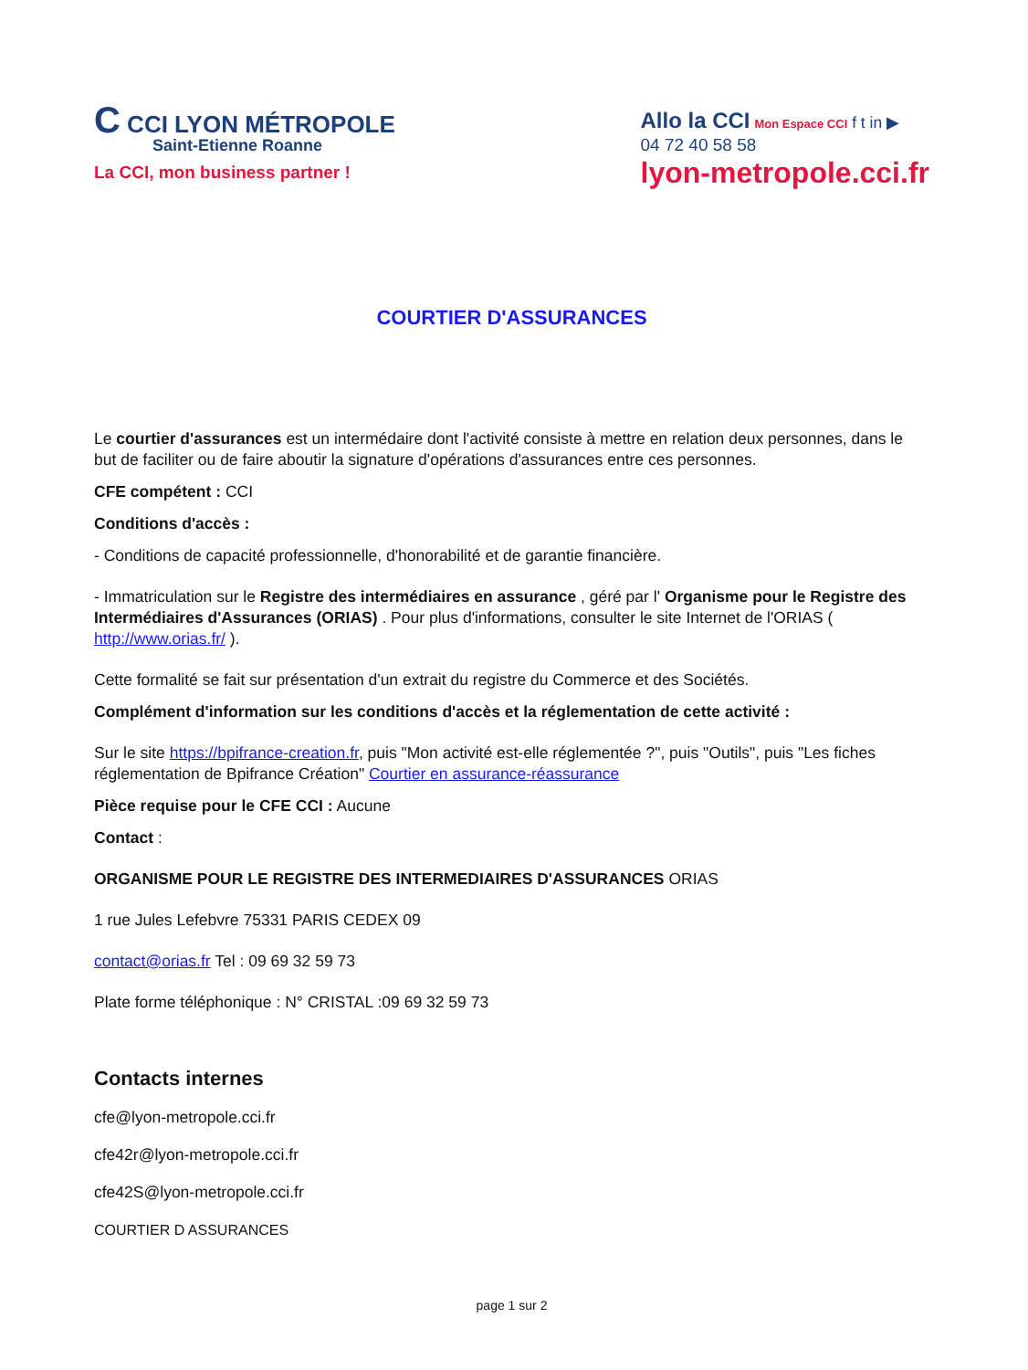C CCI LYON MÉTROPOLE
Saint-Etienne Roanne
La CCI, mon business partner !
Allo la CCI Mon Espace CCI f t in ▶
04 72 40 58 58
lyon-metropole.cci.fr
COURTIER D'ASSURANCES
Le courtier d'assurances est un intermédaire dont l'activité consiste à mettre en relation deux personnes, dans le but de faciliter ou de faire aboutir la signature d'opérations d'assurances entre ces personnes.
CFE compétent : CCI
Conditions d'accès :
- Conditions de capacité professionnelle, d'honorabilité et de garantie financière.
- Immatriculation sur le Registre des intermédiaires en assurance , géré par l' Organisme pour le Registre des Intermédiaires d'Assurances (ORIAS) . Pour plus d'informations, consulter le site Internet de l'ORIAS ( http://www.orias.fr/ ).
Cette formalité se fait sur présentation d'un extrait du registre du Commerce et des Sociétés.
Complément d'information sur les conditions d'accès et la réglementation de cette activité :
Sur le site https://bpifrance-creation.fr, puis "Mon activité est-elle réglementée ?", puis "Outils", puis "Les fiches réglementation de Bpifrance Création" Courtier en assurance-réassurance
Pièce requise pour le CFE CCI : Aucune
Contact :
ORGANISME POUR LE REGISTRE DES INTERMEDIAIRES D'ASSURANCES ORIAS
1 rue Jules Lefebvre 75331 PARIS CEDEX 09
contact@orias.fr Tel : 09 69 32 59 73
Plate forme téléphonique : N° CRISTAL :09 69 32 59 73
Contacts internes
cfe@lyon-metropole.cci.fr
cfe42r@lyon-metropole.cci.fr
cfe42S@lyon-metropole.cci.fr
COURTIER D ASSURANCES
page 1 sur 2